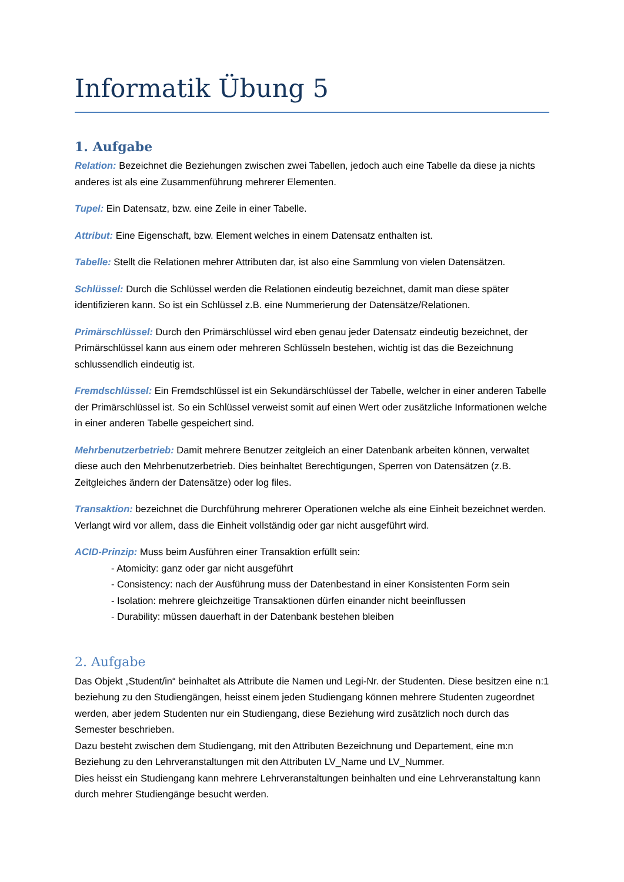Informatik Übung 5
1. Aufgabe
Relation: Bezeichnet die Beziehungen zwischen zwei Tabellen, jedoch auch eine Tabelle da diese ja nichts anderes ist als eine Zusammenführung mehrerer Elementen.
Tupel: Ein Datensatz, bzw. eine Zeile in einer Tabelle.
Attribut: Eine Eigenschaft, bzw. Element welches in einem Datensatz enthalten ist.
Tabelle: Stellt die Relationen mehrer Attributen dar, ist also eine Sammlung von vielen Datensätzen.
Schlüssel: Durch die Schlüssel werden die Relationen eindeutig bezeichnet, damit man diese später identifizieren kann. So ist ein Schlüssel z.B. eine Nummerierung der Datensätze/Relationen.
Primärschlüssel: Durch den Primärschlüssel wird eben genau jeder Datensatz eindeutig bezeichnet, der Primärschlüssel kann aus einem oder mehreren Schlüsseln bestehen, wichtig ist das die Bezeichnung schlussendlich eindeutig ist.
Fremdschlüssel: Ein Fremdschlüssel ist ein Sekundärschlüssel der Tabelle, welcher in einer anderen Tabelle der Primärschlüssel ist. So ein Schlüssel verweist somit auf einen Wert oder zusätzliche Informationen welche in einer anderen Tabelle gespeichert sind.
Mehrbenutzerbetrieb: Damit mehrere Benutzer zeitgleich an einer Datenbank arbeiten können, verwaltet diese auch den Mehrbenutzerbetrieb. Dies beinhaltet Berechtigungen, Sperren von Datensätzen (z.B. Zeitgleiches ändern der Datensätze) oder log files.
Transaktion: bezeichnet die Durchführung mehrerer Operationen welche als eine Einheit bezeichnet werden. Verlangt wird vor allem, dass die Einheit vollständig oder gar nicht ausgeführt wird.
ACID-Prinzip: Muss beim Ausführen einer Transaktion erfüllt sein:
- Atomicity: ganz oder gar nicht ausgeführt
- Consistency: nach der Ausführung muss der Datenbestand in einer Konsistenten Form sein
- Isolation: mehrere gleichzeitige Transaktionen dürfen einander nicht beeinflussen
- Durability: müssen dauerhaft in der Datenbank bestehen bleiben
2. Aufgabe
Das Objekt „Student/in“ beinhaltet als Attribute die Namen und Legi-Nr. der Studenten. Diese besitzen eine n:1 beziehung zu den Studiengängen, heisst einem jeden Studiengang können mehrere Studenten zugeordnet werden, aber jedem Studenten nur ein Studiengang, diese Beziehung wird zusätzlich noch durch das Semester beschrieben.
Dazu besteht zwischen dem Studiengang, mit den Attributen Bezeichnung und Departement, eine m:n Beziehung zu den Lehrveranstaltungen mit den Attributen LV_Name und LV_Nummer.
Dies heisst ein Studiengang kann mehrere Lehrveranstaltungen beinhalten und eine Lehrveranstaltung kann durch mehrer Studiengänge besucht werden.